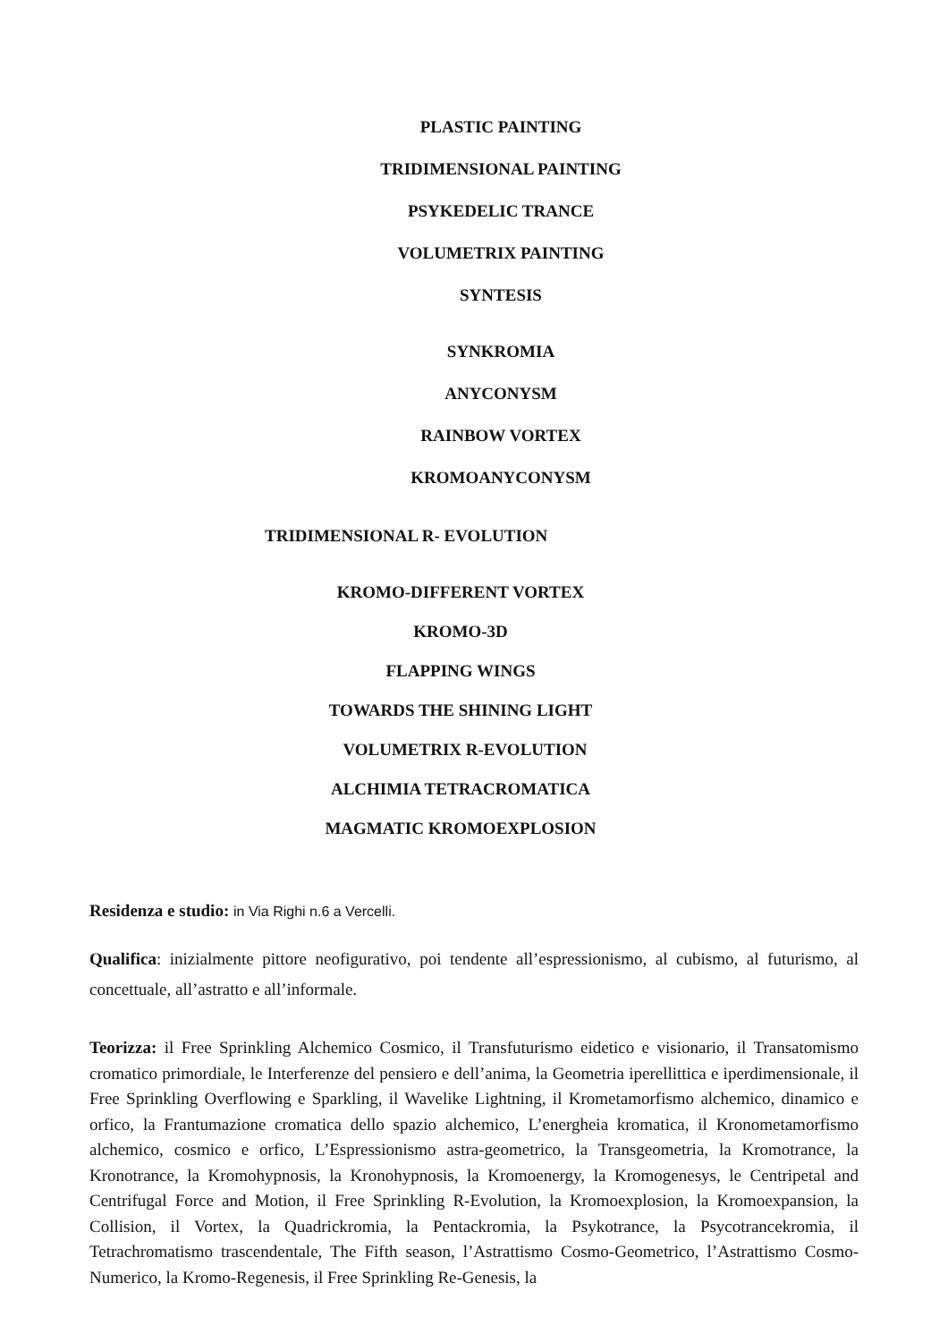PLASTIC PAINTING
TRIDIMENSIONAL PAINTING
PSYKEDELIC TRANCE
VOLUMETRIX PAINTING
SYNTESIS
SYNKROMIA
ANYCONYSM
RAINBOW VORTEX
KROMOANYCONYSM
TRIDIMENSIONAL R- EVOLUTION
KROMO-DIFFERENT VORTEX
KROMO-3D
FLAPPING WINGS
TOWARDS THE SHINING LIGHT
VOLUMETRIX R-EVOLUTION
ALCHIMIA TETRACROMATICA
MAGMATIC KROMOEXPLOSION
Residenza e studio: in Via Righi n.6 a Vercelli.
Qualifica: inizialmente pittore neofigurativo, poi tendente all’espressionismo, al cubismo, al futurismo, al concettuale, all’astratto e all’informale.
Teorizza: il Free Sprinkling Alchemico Cosmico, il Transfuturismo eidetico e visionario, il Transatomismo cromatico primordiale, le Interferenze del pensiero e dell’anima, la Geometria iperellittica e iperdimensionale, il Free Sprinkling Overflowing e Sparkling, il Wavelike Lightning, il Krometamorfismo alchemico, dinamico e orfico, la Frantumazione cromatica dello spazio alchemico, L’energheia kromatica, il Kronometamorfismo alchemico, cosmico e orfico, L’Espressionismo astra-geometrico, la Transgeometria, la Kromotrance, la Kronotrance, la Kromohypnosis, la Kronohypnosis, la Kromoenergy, la Kromogenesys, le Centripetal and Centrifugal Force and Motion, il Free Sprinkling R-Evolution, la Kromoexplosion, la Kromoexpansion, la Collision, il Vortex, la Quadrickromia, la Pentackromia, la Psykotrance, la Psycotrancekromia, il Tetrachromatismo trascendentale, The Fifth season, l’Astrattismo Cosmo-Geometrico, l’Astrattismo Cosmo-Numerico, la Kromo-Regenesis, il Free Sprinkling Re-Genesis, la